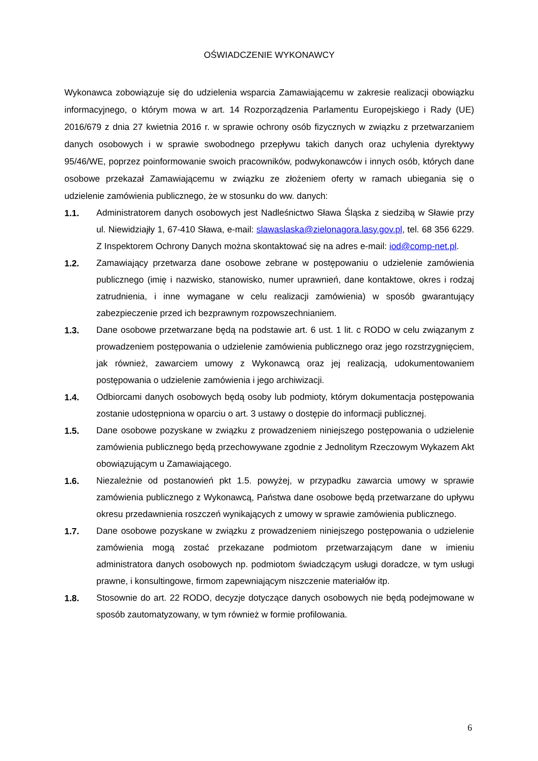OŚWIADCZENIE WYKONAWCY
Wykonawca zobowiązuje się do udzielenia wsparcia Zamawiającemu w zakresie realizacji obowiązku informacyjnego, o którym mowa w art. 14 Rozporządzenia Parlamentu Europejskiego i Rady (UE) 2016/679 z dnia 27 kwietnia 2016 r. w sprawie ochrony osób fizycznych w związku z przetwarzaniem danych osobowych i w sprawie swobodnego przepływu takich danych oraz uchylenia dyrektywy 95/46/WE, poprzez poinformowanie swoich pracowników, podwykonawców i innych osób, których dane osobowe przekazał Zamawiającemu w związku ze złożeniem oferty w ramach ubiegania się o udzielenie zamówienia publicznego, że w stosunku do ww. danych:
1.1.
Administratorem danych osobowych jest Nadleśnictwo Sława Śląska z siedzibą w Sławie przy ul. Niewidziajły 1, 67-410 Sława, e-mail: slawaslaska@zielonagora.lasy.gov.pl, tel. 68 356 6229. Z Inspektorem Ochrony Danych można skontaktować się na adres e-mail: iod@comp-net.pl.
1.2.
Zamawiający przetwarza dane osobowe zebrane w postępowaniu o udzielenie zamówienia publicznego (imię i nazwisko, stanowisko, numer uprawnień, dane kontaktowe, okres i rodzaj zatrudnienia, i inne wymagane w celu realizacji zamówienia) w sposób gwarantujący zabezpieczenie przed ich bezprawnym rozpowszechnianiem.
1.3.
Dane osobowe przetwarzane będą na podstawie art. 6 ust. 1 lit. c RODO w celu związanym z prowadzeniem postępowania o udzielenie zamówienia publicznego oraz jego rozstrzygnięciem, jak również, zawarciem umowy z Wykonawcą oraz jej realizacją, udokumentowaniem postępowania o udzielenie zamówienia i jego archiwizacji.
1.4.
Odbiorcami danych osobowych będą osoby lub podmioty, którym dokumentacja postępowania zostanie udostępniona w oparciu o art. 3 ustawy o dostępie do informacji publicznej.
1.5.
Dane osobowe pozyskane w związku z prowadzeniem niniejszego postępowania o udzielenie zamówienia publicznego będą przechowywane zgodnie z Jednolitym Rzeczowym Wykazem Akt obowiązującym u Zamawiającego.
1.6.
Niezależnie od postanowień pkt 1.5. powyżej, w przypadku zawarcia umowy w sprawie zamówienia publicznego z Wykonawcą, Państwa dane osobowe będą przetwarzane do upływu okresu przedawnienia roszczeń wynikających z umowy w sprawie zamówienia publicznego.
1.7.
Dane osobowe pozyskane w związku z prowadzeniem niniejszego postępowania o udzielenie zamówienia mogą zostać przekazane podmiotom przetwarzającym dane w imieniu administratora danych osobowych np. podmiotom świadczącym usługi doradcze, w tym usługi prawne, i konsultingowe, firmom zapewniającym niszczenie materiałów itp.
1.8.
Stosownie do art. 22 RODO, decyzje dotyczące danych osobowych nie będą podejmowane w sposób zautomatyzowany, w tym również w formie profilowania.
6